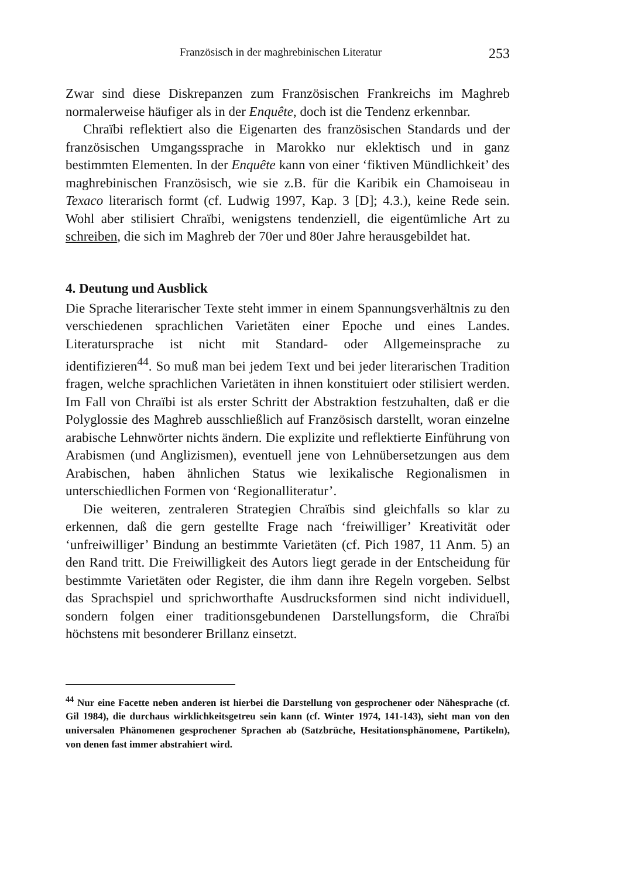Französisch in der maghrebinischen Literatur 253
Zwar sind diese Diskrepanzen zum Französischen Frankreichs im Maghreb normalerweise häufiger als in der Enquête, doch ist die Tendenz erkennbar.
Chraïbi reflektiert also die Eigenarten des französischen Standards und der französischen Umgangssprache in Marokko nur eklektisch und in ganz bestimmten Elementen. In der Enquête kann von einer ‘fiktiven Mündlichkeit’ des maghrebinischen Französisch, wie sie z.B. für die Karibik ein Chamoiseau in Texaco literarisch formt (cf. Ludwig 1997, Kap. 3 [D]; 4.3.), keine Rede sein. Wohl aber stilisiert Chraïbi, wenigstens tendenziell, die eigentümliche Art zu schreiben, die sich im Maghreb der 70er und 80er Jahre herausgebildet hat.
4. Deutung und Ausblick
Die Sprache literarischer Texte steht immer in einem Spannungsverhältnis zu den verschiedenen sprachlichen Varietäten einer Epoche und eines Landes. Literatursprache ist nicht mit Standard- oder Allgemeinsprache zu identifizieren<sup>44</sup>. So muß man bei jedem Text und bei jeder literarischen Tradition fragen, welche sprachlichen Varietäten in ihnen konstituiert oder stilisiert werden. Im Fall von Chraïbi ist als erster Schritt der Abstraktion festzuhalten, daß er die Polyglossie des Maghreb ausschließlich auf Französisch darstellt, woran einzelne arabische Lehnwörter nichts ändern. Die explizite und reflektierte Einführung von Arabismen (und Anglizismen), eventuell jene von Lehnübersetzungen aus dem Arabischen, haben ähnlichen Status wie lexikalische Regionalismen in unterschiedlichen Formen von ‘Regionalliteratur’.
Die weiteren, zentraleren Strategien Chraïbis sind gleichfalls so klar zu erkennen, daß die gern gestellte Frage nach ‘freiwilliger’ Kreativität oder ‘unfreiwilliger’ Bindung an bestimmte Varietäten (cf. Pich 1987, 11 Anm. 5) an den Rand tritt. Die Freiwilligkeit des Autors liegt gerade in der Entscheidung für bestimmte Varietäten oder Register, die ihm dann ihre Regeln vorgeben. Selbst das Sprachspiel und sprichworthafte Ausdrucksformen sind nicht individuell, sondern folgen einer traditionsgebundenen Darstellungsform, die Chraïbi höchstens mit besonderer Brillanz einsetzt.
<sup>44</sup> Nur eine Facette neben anderen ist hierbei die Darstellung von gesprochener oder Nähesprache (cf. Gil 1984), die durchaus wirklichkeitsgetreu sein kann (cf. Winter 1974, 141-143), sieht man von den universalen Phänomenen gesprochener Sprachen ab (Satzbrüche, Hesitationsphänomene, Partikeln), von denen fast immer abstrahiert wird.